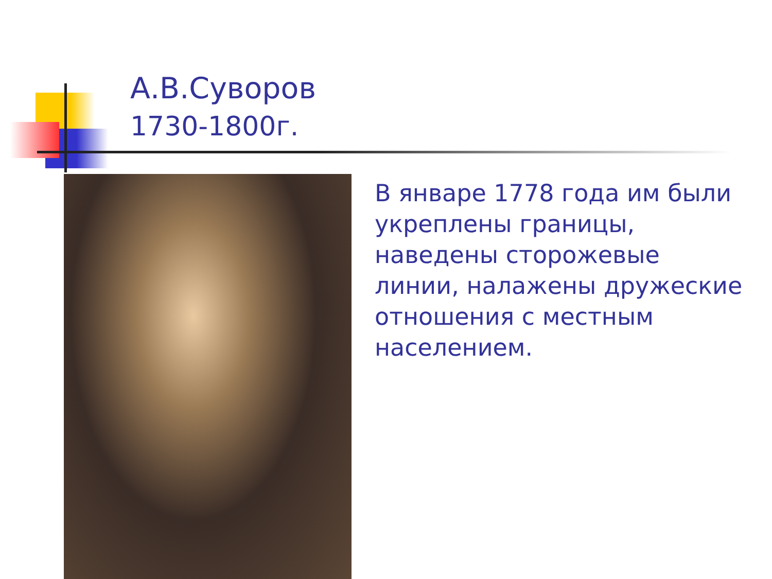А.В.Суворов
1730-1800г.
В январе 1778 года им были укреплены границы, наведены сторожевые линии, налажены дружеские отношения с местным населением.